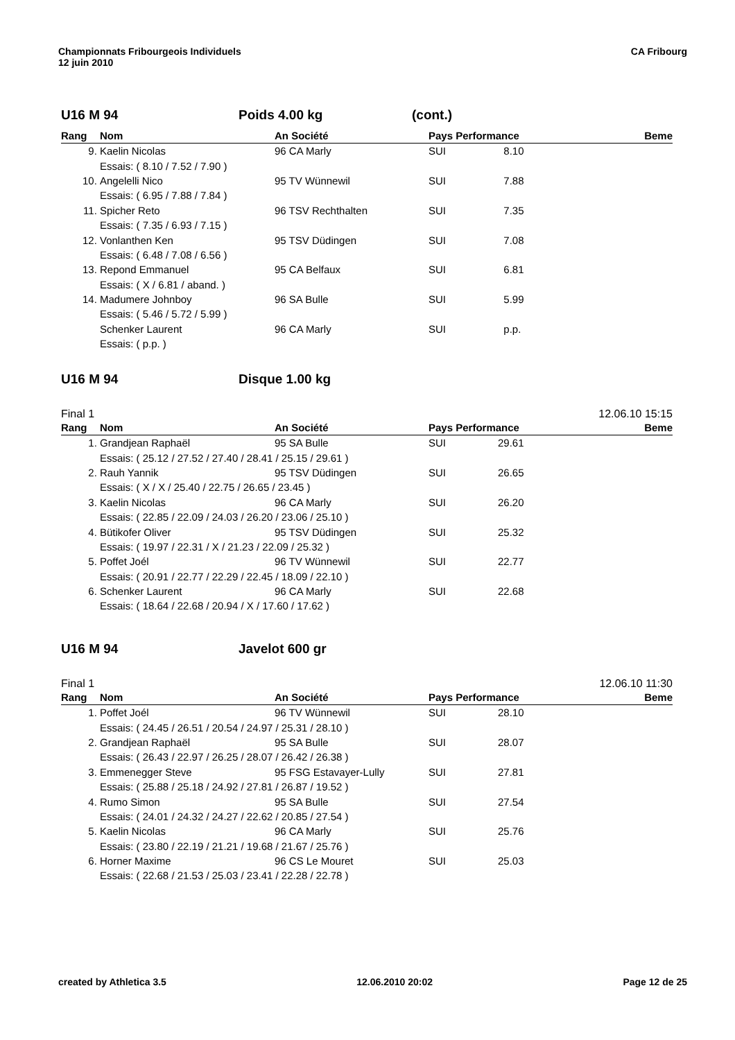Championnats Fribourgeois Individuels
12 juin 2010
CA Fribourg
U16 M 94 Poids 4.00 kg (cont.)
| Rang | Nom | An Société | Pays Performance | Beme |
| --- | --- | --- | --- | --- |
| 9. | Kaelin Nicolas | 96 CA Marly | SUI 8.10 | |
| | Essais: ( 8.10 / 7.52 / 7.90 ) | | | |
| 10. | Angelelli Nico | 95 TV Wünnewil | SUI 7.88 | |
| | Essais: ( 6.95 / 7.88 / 7.84 ) | | | |
| 11. | Spicher Reto | 96 TSV Rechthalten | SUI 7.35 | |
| | Essais: ( 7.35 / 6.93 / 7.15 ) | | | |
| 12. | Vonlanthen Ken | 95 TSV Düdingen | SUI 7.08 | |
| | Essais: ( 6.48 / 7.08 / 6.56 ) | | | |
| 13. | Repond Emmanuel | 95 CA Belfaux | SUI 6.81 | |
| | Essais: ( X / 6.81 / aband. ) | | | |
| 14. | Madumere Johnboy | 96 SA Bulle | SUI 5.99 | |
| | Essais: ( 5.46 / 5.72 / 5.99 ) | | | |
| | Schenker Laurent | 96 CA Marly | SUI p.p. | |
| | Essais: ( p.p. ) | | | |
U16 M 94 Disque 1.00 kg
Final 1 12.06.10 15:15
| Rang | Nom | An Société | Pays Performance | Beme |
| --- | --- | --- | --- | --- |
| 1. | Grandjean Raphaël | 95 SA Bulle | SUI 29.61 | |
| | Essais: ( 25.12 / 27.52 / 27.40 / 28.41 / 25.15 / 29.61 ) | | | |
| 2. | Rauh Yannik | 95 TSV Düdingen | SUI 26.65 | |
| | Essais: ( X / X / 25.40 / 22.75 / 26.65 / 23.45 ) | | | |
| 3. | Kaelin Nicolas | 96 CA Marly | SUI 26.20 | |
| | Essais: ( 22.85 / 22.09 / 24.03 / 26.20 / 23.06 / 25.10 ) | | | |
| 4. | Bütikofer Oliver | 95 TSV Düdingen | SUI 25.32 | |
| | Essais: ( 19.97 / 22.31 / X / 21.23 / 22.09 / 25.32 ) | | | |
| 5. | Poffet Joél | 96 TV Wünnewil | SUI 22.77 | |
| | Essais: ( 20.91 / 22.77 / 22.29 / 22.45 / 18.09 / 22.10 ) | | | |
| 6. | Schenker Laurent | 96 CA Marly | SUI 22.68 | |
| | Essais: ( 18.64 / 22.68 / 20.94 / X / 17.60 / 17.62 ) | | | |
U16 M 94 Javelot 600 gr
Final 1 12.06.10 11:30
| Rang | Nom | An Société | Pays Performance | Beme |
| --- | --- | --- | --- | --- |
| 1. | Poffet Joél | 96 TV Wünnewil | SUI 28.10 | |
| | Essais: ( 24.45 / 26.51 / 20.54 / 24.97 / 25.31 / 28.10 ) | | | |
| 2. | Grandjean Raphaël | 95 SA Bulle | SUI 28.07 | |
| | Essais: ( 26.43 / 22.97 / 26.25 / 28.07 / 26.42 / 26.38 ) | | | |
| 3. | Emmenegger Steve | 95 FSG Estavayer-Lully | SUI 27.81 | |
| | Essais: ( 25.88 / 25.18 / 24.92 / 27.81 / 26.87 / 19.52 ) | | | |
| 4. | Rumo Simon | 95 SA Bulle | SUI 27.54 | |
| | Essais: ( 24.01 / 24.32 / 24.27 / 22.62 / 20.85 / 27.54 ) | | | |
| 5. | Kaelin Nicolas | 96 CA Marly | SUI 25.76 | |
| | Essais: ( 23.80 / 22.19 / 21.21 / 19.68 / 21.67 / 25.76 ) | | | |
| 6. | Horner Maxime | 96 CS Le Mouret | SUI 25.03 | |
| | Essais: ( 22.68 / 21.53 / 25.03 / 23.41 / 22.28 / 22.78 ) | | | |
created by Athletica 3.5 12.06.2010 20:02 Page 12 de 25